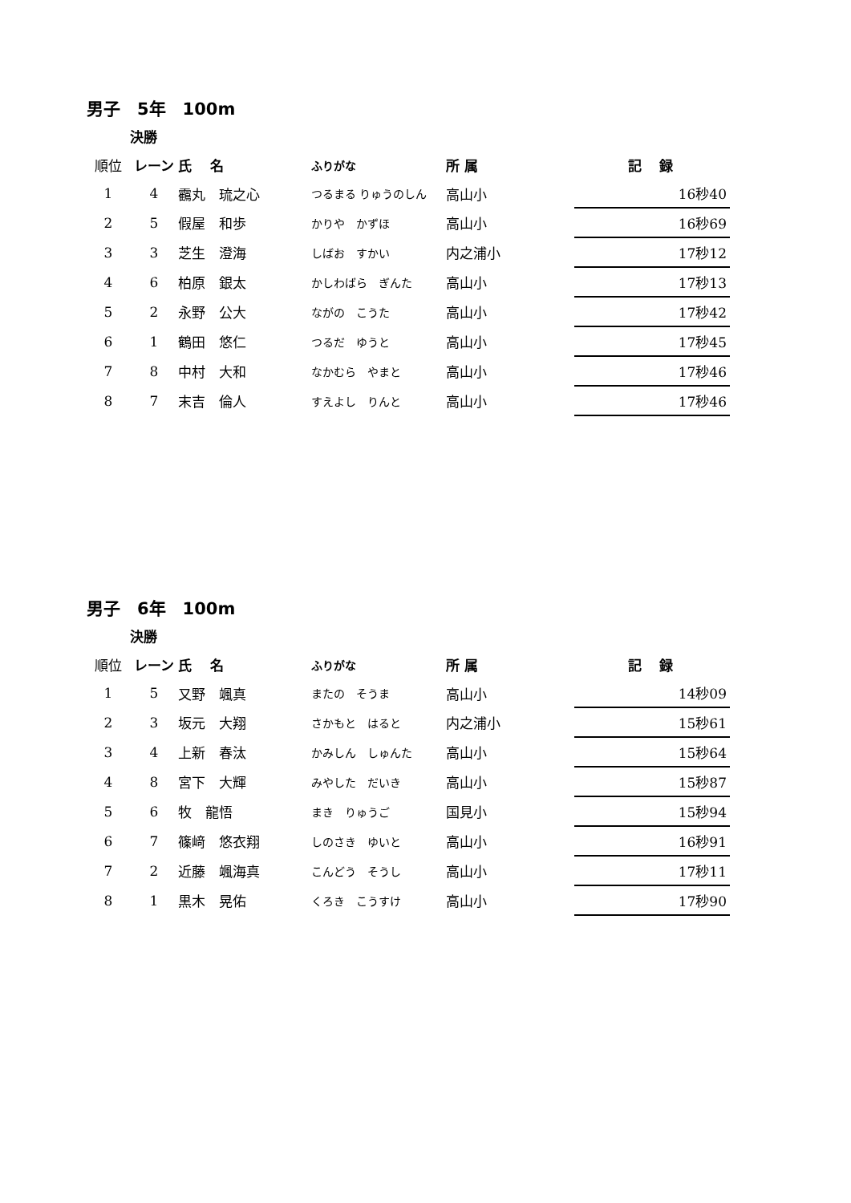男子　5年　100m
決勝
| 順位 | レーン | 氏 名 | ふりがな | 所 属 | 記 録 |
| --- | --- | --- | --- | --- | --- |
| 1 | 4 | 靍丸 琉之心 | つるまる りゅうのしん | 高山小 | 16秒40 |
| 2 | 5 | 假屋 和歩 | かりや かずほ | 高山小 | 16秒69 |
| 3 | 3 | 芝生 澄海 | しばお すかい | 内之浦小 | 17秒12 |
| 4 | 6 | 柏原 銀太 | かしわばら ぎんた | 高山小 | 17秒13 |
| 5 | 2 | 永野 公大 | ながの こうた | 高山小 | 17秒42 |
| 6 | 1 | 鶴田 悠仁 | つるだ ゆうと | 高山小 | 17秒45 |
| 7 | 8 | 中村 大和 | なかむら やまと | 高山小 | 17秒46 |
| 8 | 7 | 末吉 倫人 | すえよし りんと | 高山小 | 17秒46 |
男子　6年　100m
決勝
| 順位 | レーン | 氏 名 | ふりがな | 所 属 | 記 録 |
| --- | --- | --- | --- | --- | --- |
| 1 | 5 | 又野 颯真 | またの そうま | 高山小 | 14秒09 |
| 2 | 3 | 坂元 大翔 | さかもと はると | 内之浦小 | 15秒61 |
| 3 | 4 | 上新 春汰 | かみしん しゅんた | 高山小 | 15秒64 |
| 4 | 8 | 宮下 大輝 | みやした だいき | 高山小 | 15秒87 |
| 5 | 6 | 牧 龍悟 | まき りゅうご | 国見小 | 15秒94 |
| 6 | 7 | 篠﨑 悠衣翔 | しのさき ゆいと | 高山小 | 16秒91 |
| 7 | 2 | 近藤 颯海真 | こんどう そうし | 高山小 | 17秒11 |
| 8 | 1 | 黒木 晃佑 | くろき こうすけ | 高山小 | 17秒90 |